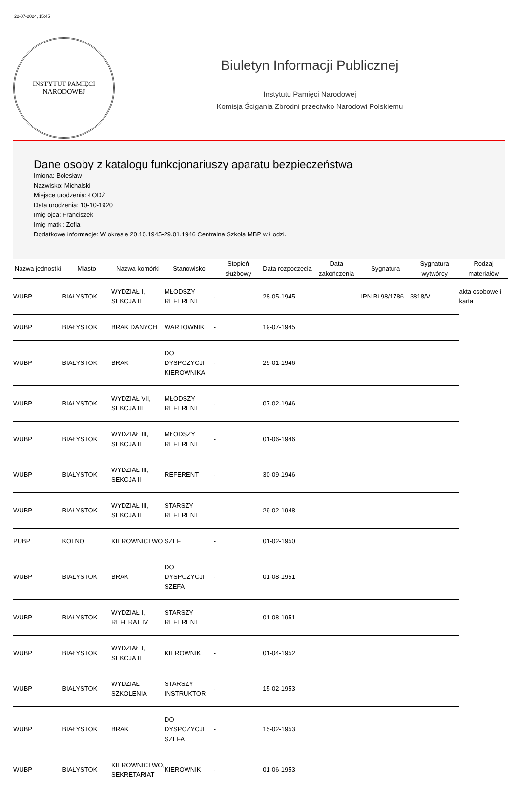22-07-2024, 15:45
INSTYTUT PAMIĘCI
NARODOWEJ
Biuletyn Informacji Publicznej
Instytutu Pamięci Narodowej
Komisja Ścigania Zbrodni przeciwko Narodowi Polskiemu
Dane osoby z katalogu funkcjonariuszy aparatu bezpieczeństwa
Imiona: Bolesław
Nazwisko: Michalski
Miejsce urodzenia: ŁÓDŹ
Data urodzenia: 10-10-1920
Imię ojca: Franciszek
Imię matki: Zofia
Dodatkowe informacje: W okresie 20.10.1945-29.01.1946 Centralna Szkoła MBP w Łodzi.
| Nazwa jednostki | Miasto | Nazwa komórki | Stanowisko | Stopień służbowy | Data rozpoczęcia | Data zakończenia | Sygnatura | Sygnatura wytwórcy | Rodzaj materiałów |
| --- | --- | --- | --- | --- | --- | --- | --- | --- | --- |
| WUBP | BIAŁYSTOK | WYDZIAŁ I, SEKCJA II | MŁODSZY REFERENT | - | 28-05-1945 | | IPN Bi 98/1786 | 3818/V | akta osobowe i karta |
| WUBP | BIAŁYSTOK | BRAK DANYCH | WARTOWNIK | - | 19-07-1945 | | | | |
| WUBP | BIAŁYSTOK | BRAK | DO DYSPOZYCJI KIEROWNIKA | - | 29-01-1946 | | | | |
| WUBP | BIAŁYSTOK | WYDZIAŁ VII, SEKCJA III | MŁODSZY REFERENT | - | 07-02-1946 | | | | |
| WUBP | BIAŁYSTOK | WYDZIAŁ III, SEKCJA II | MŁODSZY REFERENT | - | 01-06-1946 | | | | |
| WUBP | BIAŁYSTOK | WYDZIAŁ III, SEKCJA II | REFERENT | - | 30-09-1946 | | | | |
| WUBP | BIAŁYSTOK | WYDZIAŁ III, SEKCJA II | STARSZY REFERENT | - | 29-02-1948 | | | | |
| PUBP | KOLNO | KIEROWNICTWO | SZEF | - | 01-02-1950 | | | | |
| WUBP | BIAŁYSTOK | BRAK | DO DYSPOZYCJI SZEFA | - | 01-08-1951 | | | | |
| WUBP | BIAŁYSTOK | WYDZIAŁ I, REFERAT IV | STARSZY REFERENT | - | 01-08-1951 | | | | |
| WUBP | BIAŁYSTOK | WYDZIAŁ I, SEKCJA II | KIEROWNIK | - | 01-04-1952 | | | | |
| WUBP | BIAŁYSTOK | WYDZIAŁ SZKOLENIA | STARSZY INSTRUKTOR | - | 15-02-1953 | | | | |
| WUBP | BIAŁYSTOK | BRAK | DO DYSPOZYCJI SZEFA | - | 15-02-1953 | | | | |
| WUBP | BIAŁYSTOK | KIEROWNICTWO, SEKRETARIAT | KIEROWNIK | - | 01-06-1953 | | | | |